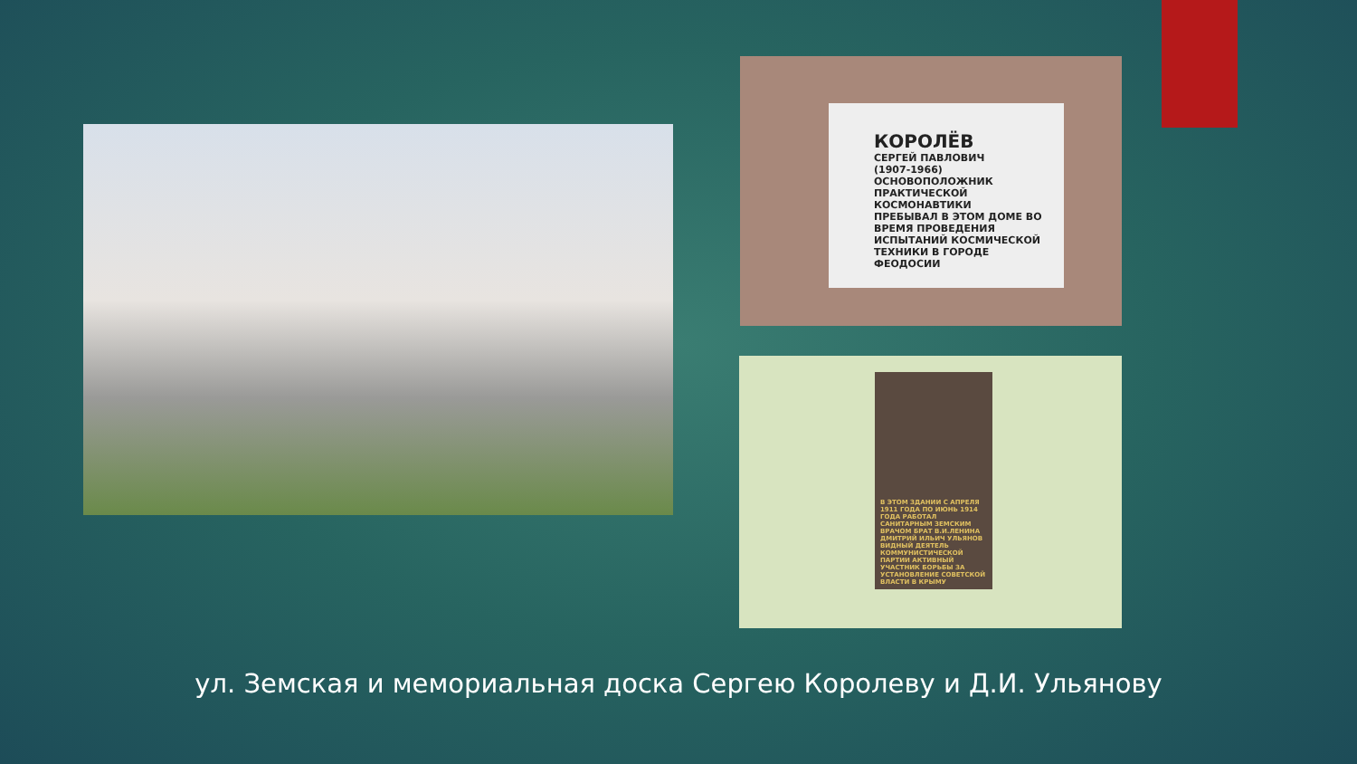КОРОЛЁВ
СЕРГЕЙ ПАВЛОВИЧ
(1907-1966)
ОСНОВОПОЛОЖНИК ПРАКТИЧЕСКОЙ КОСМОНАВТИКИ
ПРЕБЫВАЛ В ЭТОМ ДОМЕ ВО ВРЕМЯ ПРОВЕДЕНИЯ ИСПЫТАНИЙ КОСМИЧЕСКОЙ ТЕХНИКИ В ГОРОДЕ ФЕОДОСИИ
В ЭТОМ ЗДАНИИ С АПРЕЛЯ 1911 ГОДА ПО ИЮНЬ 1914 ГОДА РАБОТАЛ САНИТАРНЫМ ЗЕМСКИМ ВРАЧОМ БРАТ В.И.ЛЕНИНА ДМИТРИЙ ИЛЬИЧ УЛЬЯНОВ ВИДНЫЙ ДЕЯТЕЛЬ КОММУНИСТИЧЕСКОЙ ПАРТИИ АКТИВНЫЙ УЧАСТНИК БОРЬБЫ ЗА УСТАНОВЛЕНИЕ СОВЕТСКОЙ ВЛАСТИ В КРЫМУ
ул. Земская и мемориальная доска Сергею Королеву и Д.И. Ульянову